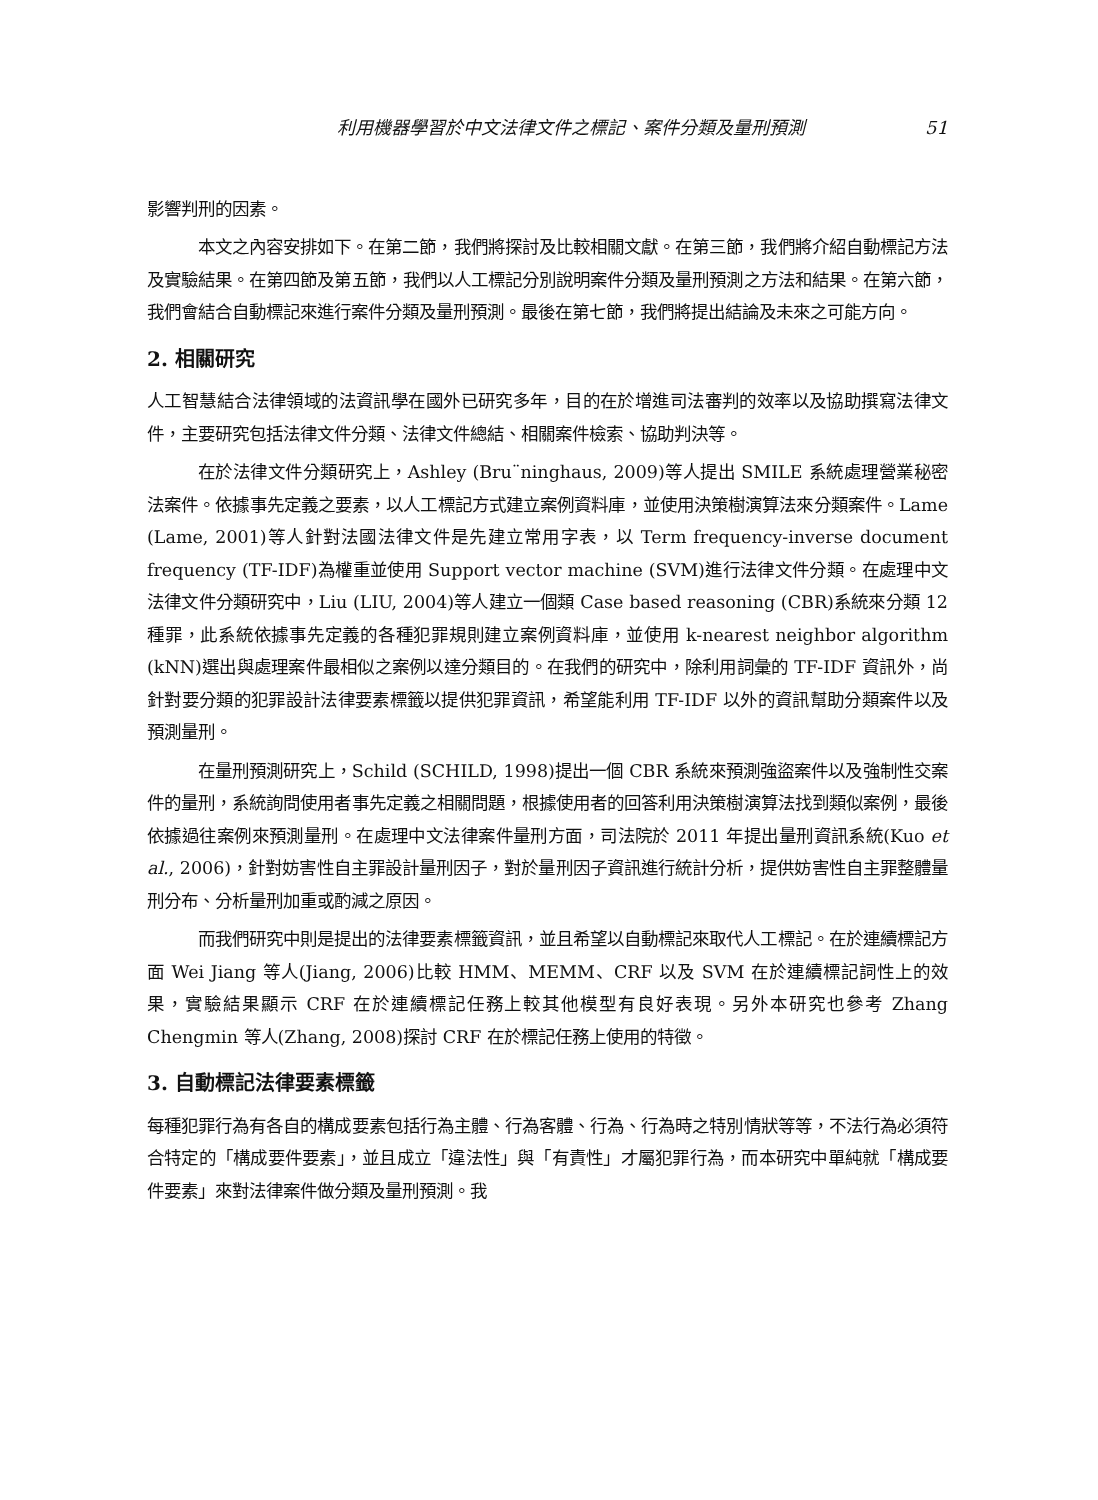利用機器學習於中文法律文件之標記、案件分類及量刑預測 51
影響判刑的因素。
本文之內容安排如下。在第二節，我們將探討及比較相關文獻。在第三節，我們將介紹自動標記方法及實驗結果。在第四節及第五節，我們以人工標記分別說明案件分類及量刑預測之方法和結果。在第六節，我們會結合自動標記來進行案件分類及量刑預測。最後在第七節，我們將提出結論及未來之可能方向。
2. 相關研究
人工智慧結合法律領域的法資訊學在國外已研究多年，目的在於增進司法審判的效率以及協助撰寫法律文件，主要研究包括法律文件分類、法律文件總結、相關案件檢索、協助判決等。
在於法律文件分類研究上，Ashley (Bru¨ninghaus, 2009)等人提出 SMILE 系統處理營業秘密法案件。依據事先定義之要素，以人工標記方式建立案例資料庫，並使用決策樹演算法來分類案件。Lame (Lame, 2001)等人針對法國法律文件是先建立常用字表，以 Term frequency-inverse document frequency (TF-IDF)為權重並使用 Support vector machine (SVM)進行法律文件分類。在處理中文法律文件分類研究中，Liu (LIU, 2004)等人建立一個類 Case based reasoning (CBR)系統來分類 12 種罪，此系統依據事先定義的各種犯罪規則建立案例資料庫，並使用 k-nearest neighbor algorithm (kNN)選出與處理案件最相似之案例以達分類目的。在我們的研究中，除利用詞彙的 TF-IDF 資訊外，尚針對要分類的犯罪設計法律要素標籤以提供犯罪資訊，希望能利用 TF-IDF 以外的資訊幫助分類案件以及預測量刑。
在量刑預測研究上，Schild (SCHILD, 1998)提出一個 CBR 系統來預測強盜案件以及強制性交案件的量刑，系統詢問使用者事先定義之相關問題，根據使用者的回答利用決策樹演算法找到類似案例，最後依據過往案例來預測量刑。在處理中文法律案件量刑方面，司法院於 2011 年提出量刑資訊系統(Kuo et al., 2006)，針對妨害性自主罪設計量刑因子，對於量刑因子資訊進行統計分析，提供妨害性自主罪整體量刑分布、分析量刑加重或酌減之原因。
而我們研究中則是提出的法律要素標籤資訊，並且希望以自動標記來取代人工標記。在於連續標記方面 Wei Jiang 等人(Jiang, 2006)比較 HMM、MEMM、CRF 以及 SVM 在於連續標記詞性上的效果，實驗結果顯示 CRF 在於連續標記任務上較其他模型有良好表現。另外本研究也參考 Zhang Chengmin 等人(Zhang, 2008)探討 CRF 在於標記任務上使用的特徵。
3. 自動標記法律要素標籤
每種犯罪行為有各自的構成要素包括行為主體、行為客體、行為、行為時之特別情狀等等，不法行為必須符合特定的「構成要件要素」，並且成立「違法性」與「有責性」才屬犯罪行為，而本研究中單純就「構成要件要素」來對法律案件做分類及量刑預測。我